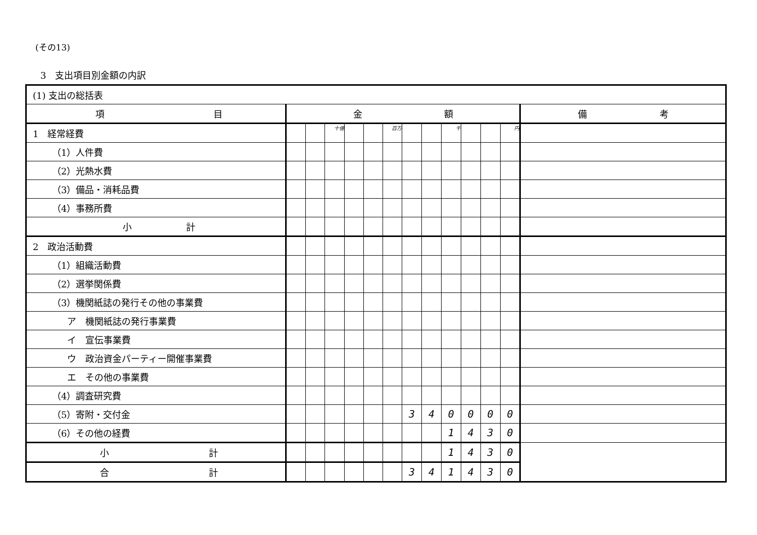(その13)
3　支出項目別金額の内訳
| (1) 支出の総括表 | | | | | | | | | | | | | |
| 項 目 | 金 額 | | | | | | | | | | | | 備 考 |
| 1 経常経費 | | | 十億 | | | 百万 | | | 千 | | | 円 | |
| （1）人件費 | | | | | | | | | | | | | |
| （2）光熱水費 | | | | | | | | | | | | | |
| （3）備品・消耗品費 | | | | | | | | | | | | | |
| （4）事務所費 | | | | | | | | | | | | | |
| 小 計 | | | | | | | | | | | | | |
| 2 政治活動費 | | | | | | | | | | | | | |
| （1）組織活動費 | | | | | | | | | | | | | |
| （2）選挙関係費 | | | | | | | | | | | | | |
| （3）機関紙誌の発行その他の事業費 | | | | | | | | | | | | | |
| ア 機関紙誌の発行事業費 | | | | | | | | | | | | | |
| イ 宣伝事業費 | | | | | | | | | | | | | |
| ウ 政治資金パーティー開催事業費 | | | | | | | | | | | | | |
| エ その他の事業費 | | | | | | | | | | | | | |
| （4）調査研究費 | | | | | | | | | | | | | |
| （5）寄附・交付金 | | | | | | | 3 | 4 | 0 | 0 | 0 | 0 | |
| （6）その他の経費 | | | | | | | | | 1 | 4 | 3 | 0 | |
| 小 計 | | | | | | | | | 1 | 4 | 3 | 0 | |
| 合 計 | | | | | | | 3 | 4 | 1 | 4 | 3 | 0 | |